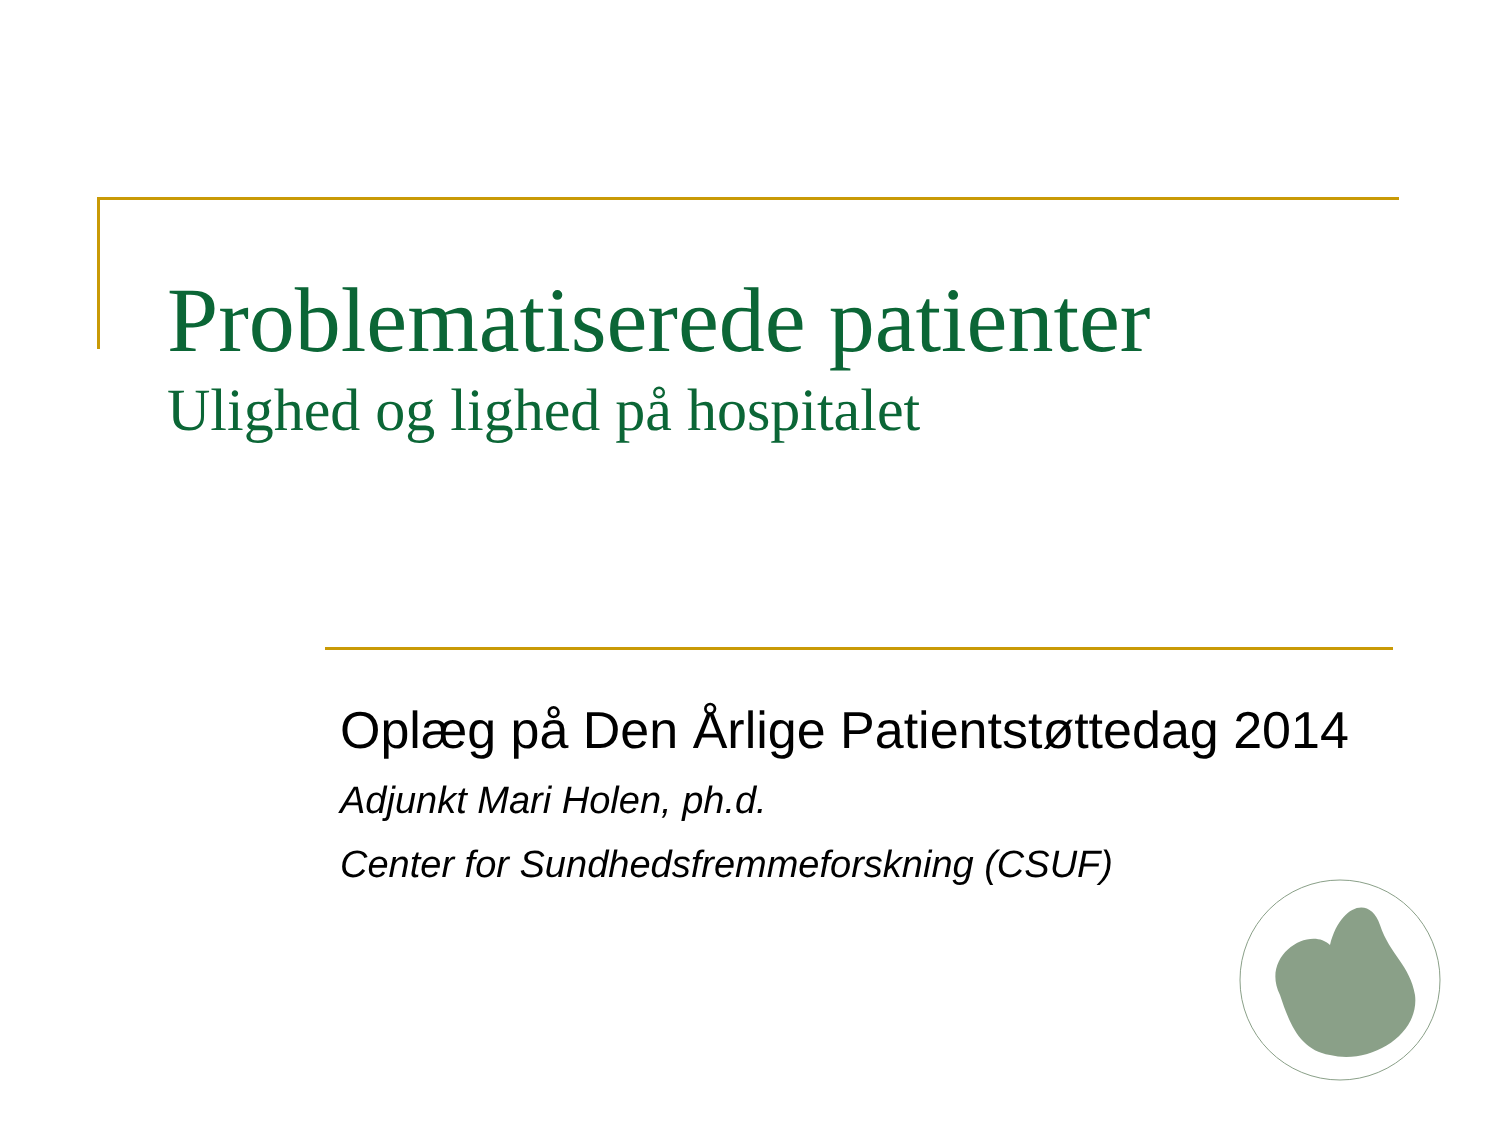Problematiserede patienter
Ulighed og lighed på hospitalet
Oplæg på Den Årlige Patientstøttedag 2014
Adjunkt Mari Holen, ph.d.
Center for Sundhedsfremmeforskning (CSUF)